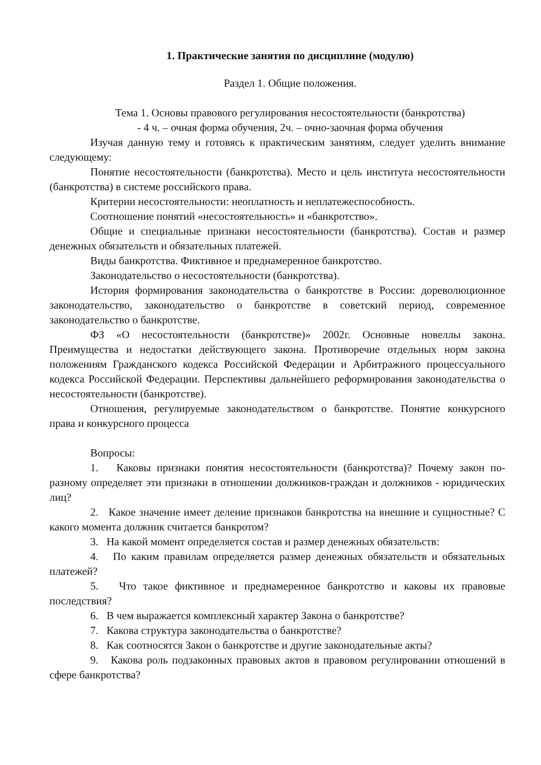1. Практические занятия по дисциплине (модулю)
Раздел 1. Общие положения.
Тема 1. Основы правового регулирования несостоятельности (банкротства)
- 4 ч. – очная форма обучения, 2ч. – очно-заочная форма обучения
Изучая данную тему и готовясь к практическим занятиям, следует уделить внимание следующему:
Понятие несостоятельности (банкротства). Место и цель института несостоятельности (банкротства) в системе российского права.
Критерии несостоятельности: неоплатность и неплатежеспособность.
Соотношение понятий «несостоятельность» и «банкротство».
Общие и специальные признаки несостоятельности (банкротства). Состав и размер денежных обязательств и обязательных платежей.
Виды банкротства. Фиктивное и преднамеренное банкротство.
Законодательство о несостоятельности (банкротства).
История формирования законодательства о банкротстве в России: дореволюционное законодательство, законодательство о банкротстве в советский период, современное законодательство о банкротстве.
ФЗ «О несостоятельности (банкротстве)» 2002г. Основные новеллы закона. Преимущества и недостатки действующего закона. Противоречие отдельных норм закона положениям Гражданского кодекса Российской Федерации и Арбитражного процессуального кодекса Российской Федерации. Перспективы дальнейшего реформирования законодательства о несостоятельности (банкротстве).
Отношения, регулируемые законодательством о банкротстве. Понятие конкурсного права и конкурсного процесса
Вопросы:
1. Каковы признаки понятия несостоятельности (банкротства)? Почему закон по-разному определяет эти признаки в отношении должников-граждан и должников - юридических лиц?
2. Какое значение имеет деление признаков банкротства на внешние и сущностные? С какого момента должник считается банкротом?
3. На какой момент определяется состав и размер денежных обязательств:
4. По каким правилам определяется размер денежных обязательств и обязательных платежей?
5. Что такое фиктивное и преднамеренное банкротство и каковы их правовые последствия?
6. В чем выражается комплексный характер Закона о банкротстве?
7. Какова структура законодательства о банкротстве?
8. Как соотносятся Закон о банкротстве и другие законодательные акты?
9. Какова роль подзаконных правовых актов в правовом регулировании отношений в сфере банкротства?